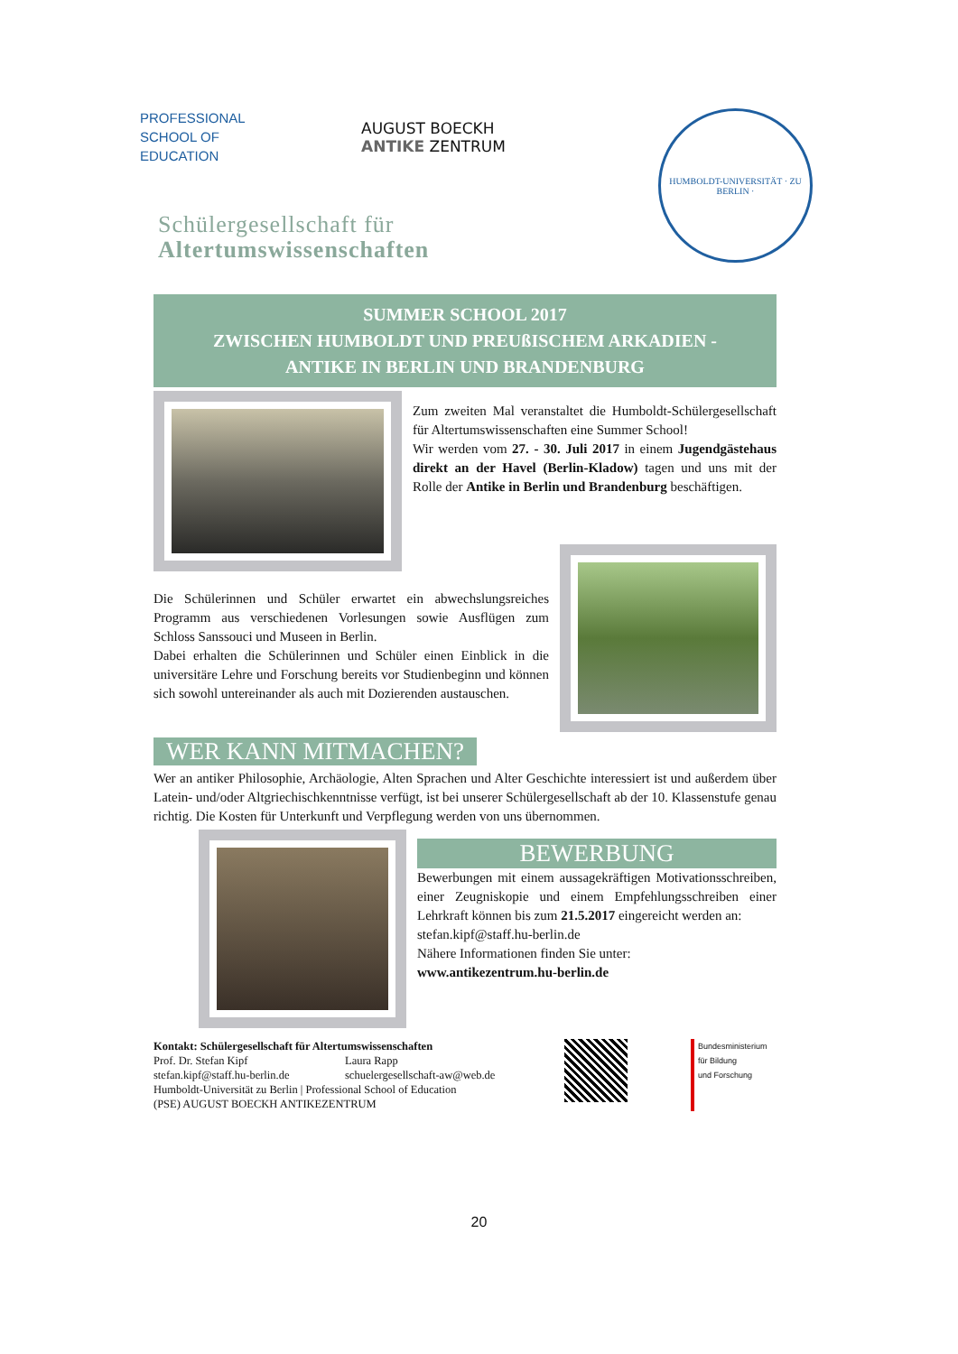PROFESSIONAL SCHOOL OF EDUCATION
AUGUST BOECKH
ANTIKE ZENTRUM
HUMBOLDT-UNIVERSITÄT · ZU BERLIN ·
Schülergesellschaft für
Altertumswissenschaften
SUMMER SCHOOL 2017
ZWISCHEN HUMBOLDT UND PREUßISCHEM ARKADIEN -
ANTIKE IN BERLIN UND BRANDENBURG
Zum zweiten Mal veranstaltet die Humboldt-Schülergesellschaft für Altertumswissenschaften eine Summer School!
Wir werden vom 27. - 30. Juli 2017 in einem Jugendgästehaus direkt an der Havel (Berlin-Kladow) tagen und uns mit der Rolle der Antike in Berlin und Brandenburg beschäftigen.
Die Schülerinnen und Schüler erwartet ein abwechslungsreiches Programm aus verschiedenen Vorlesungen sowie Ausflügen zum Schloss Sanssouci und Museen in Berlin.
Dabei erhalten die Schülerinnen und Schüler einen Einblick in die universitäre Lehre und Forschung bereits vor Studienbeginn und können sich sowohl untereinander als auch mit Dozierenden austauschen.
WER KANN MITMACHEN?
Wer an antiker Philosophie, Archäologie, Alten Sprachen und Alter Geschichte interessiert ist und außerdem über Latein- und/oder Altgriechischkenntnisse verfügt, ist bei unserer Schülergesellschaft ab der 10. Klassenstufe genau richtig. Die Kosten für Unterkunft und Verpflegung werden von uns übernommen.
BEWERBUNG
Bewerbungen mit einem aussagekräftigen Motivationsschreiben, einer Zeugniskopie und einem Empfehlungsschreiben einer Lehrkraft können bis zum 21.5.2017 eingereicht werden an:
stefan.kipf@staff.hu-berlin.de
Nähere Informationen finden Sie unter:
www.antikezentrum.hu-berlin.de
Kontakt: Schülergesellschaft für Altertumswissenschaften
Prof. Dr. Stefan Kipf
stefan.kipf@staff.hu-berlin.de
Laura Rapp
schuelergesellschaft-aw@web.de
Humboldt-Universität zu Berlin | Professional School of Education
(PSE) AUGUST BOECKH ANTIKEZENTRUM
Bundesministerium
für Bildung
und Forschung
20